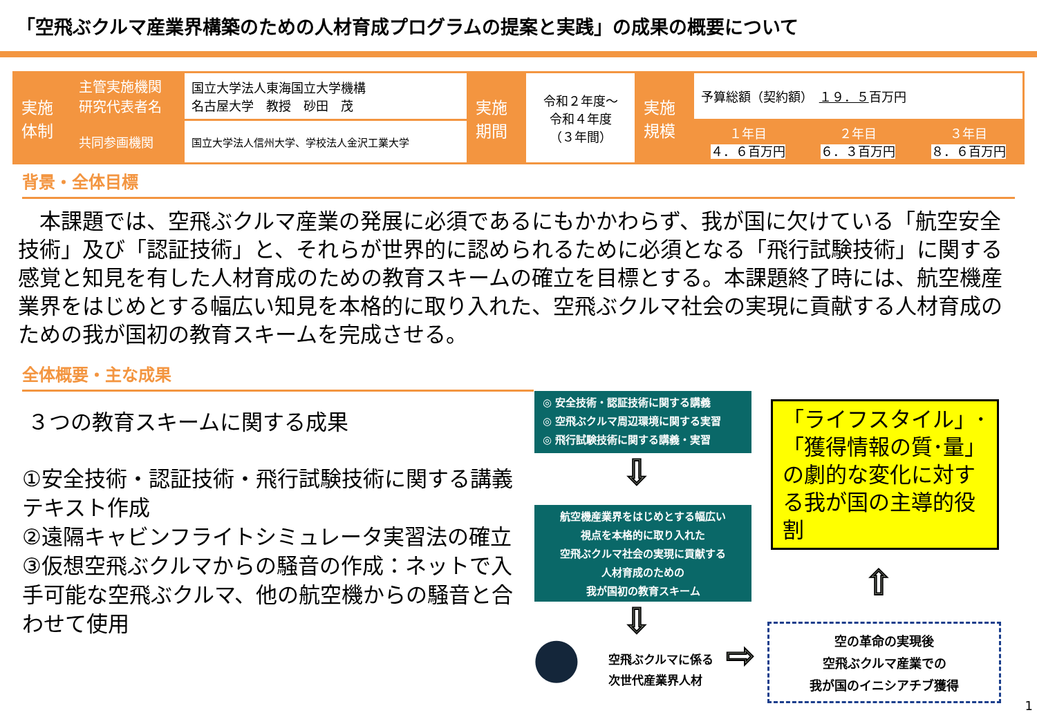「空飛ぶクルマ産業界構築のための人材育成プログラムの提案と実践」の成果の概要について
| 実施体制 | 主管実施機関 研究代表者名 | 国立大学法人東海国立大学機構 名古屋大学 教授 砂田 茂 | 実施期間 | 令和２年度～ 令和４年度 （３年間） | 実施規模 | 予算総額（契約額） １９．５ 百万円 | | |
| | 共同参画機関 | 国立大学法人信州大学、学校法人金沢工業大学 | | | | １年目 ４．６百万円 | ２年目 ６．３百万円 | ３年目 ８．６百万円 |
背景・全体目標
本課題では、空飛ぶクルマ産業の発展に必須であるにもかかわらず、我が国に欠けている「航空安全技術」及び「認証技術」と、それらが世界的に認められるために必須となる「飛行試験技術」に関する感覚と知見を有した人材育成のための教育スキームの確立を目標とする。本課題終了時には、航空機産業界をはじめとする幅広い知見を本格的に取り入れた、空飛ぶクルマ社会の実現に貢献する人材育成のための我が国初の教育スキームを完成させる。
全体概要・主な成果
３つの教育スキームに関する成果
①安全技術・認証技術・飛行試験技術に関する講義テキスト作成
②遠隔キャビンフライトシミュレータ実習法の確立
③仮想空飛ぶクルマからの騒音の作成：ネットで入手可能な空飛ぶクルマ、他の航空機からの騒音と合わせて使用
◎ 安全技術・認証技術に関する講義
◎ 空飛ぶクルマ周辺環境に関する実習
◎ 飛行試験技術に関する講義・実習
⇩
航空機産業界をはじめとする幅広い
視点を本格的に取り入れた
空飛ぶクルマ社会の実現に貢献する
人材育成のための
我が国初の教育スキーム
⇩
●
空飛ぶクルマに係る
次世代産業界人材
⇨
「ライフスタイル」･
「獲得情報の質･量」
の劇的な変化に対する我が国の主導的役割
⇧
空の革命の実現後
空飛ぶクルマ産業での
我が国のイニシアチブ獲得
1